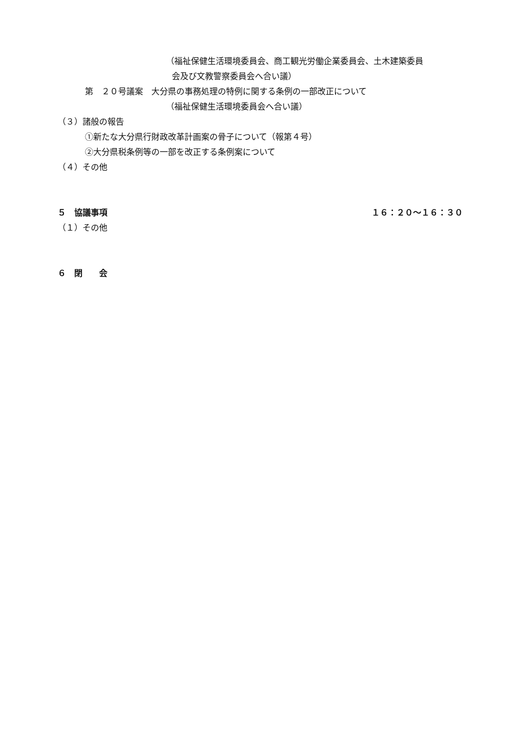（福祉保健生活環境委員会、商工観光労働企業委員会、土木建築委員
会及び文教警察委員会へ合い議）
第　２０号議案　大分県の事務処理の特例に関する条例の一部改正について
（福祉保健生活環境委員会へ合い議）
（３）諸般の報告
①新たな大分県行財政改革計画案の骨子について（報第４号）
②大分県税条例等の一部を改正する条例案について
（４）その他
５　協議事項 １６：２０～１６：３０
（１）その他
６　閉　　会